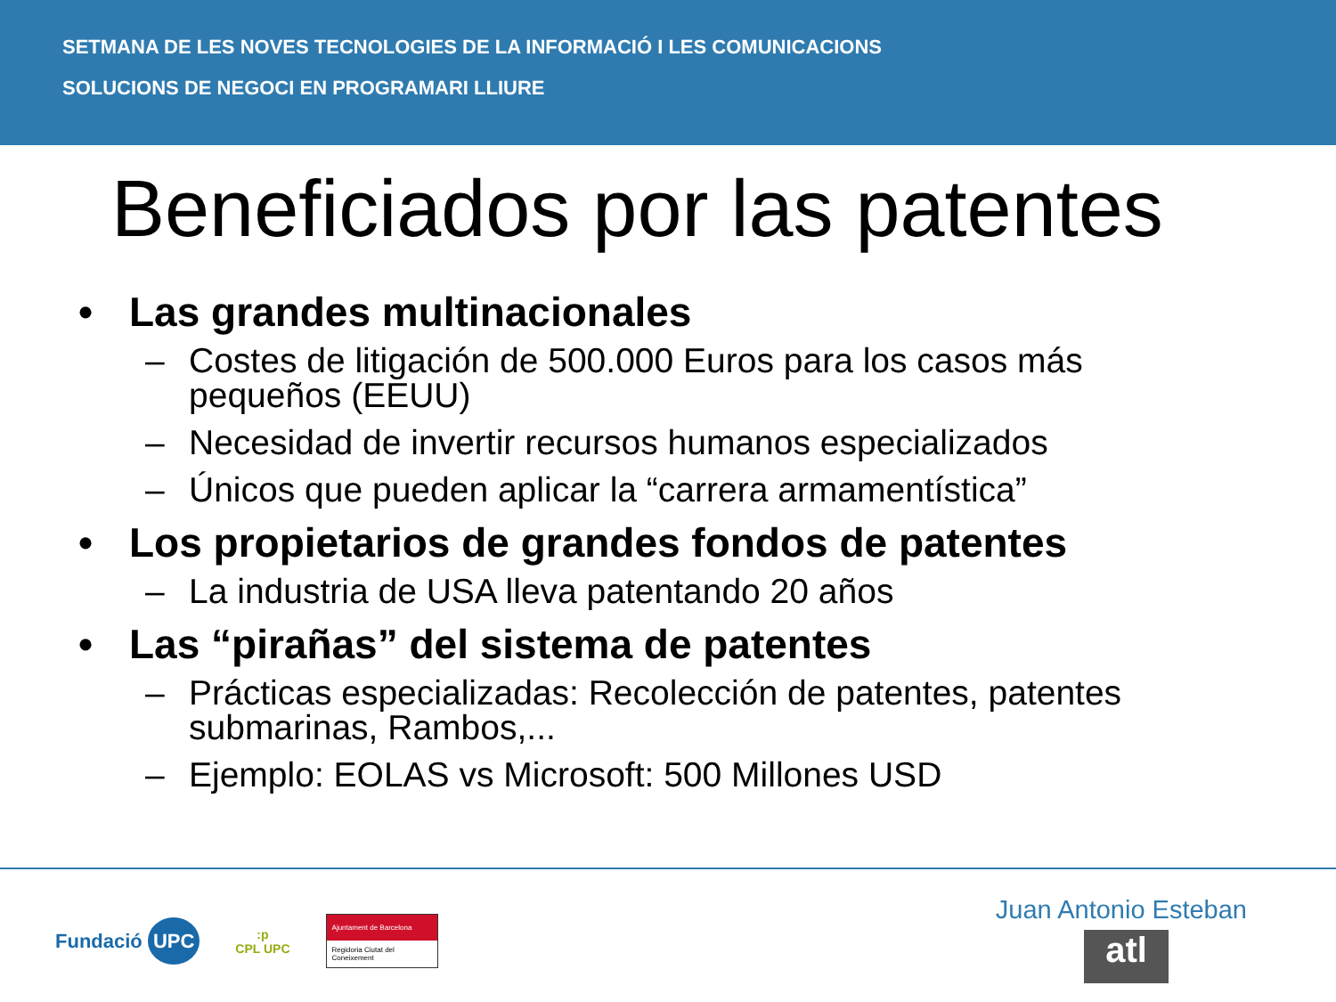SETMANA DE LES NOVES TECNOLOGIES DE LA INFORMACIÓ I LES COMUNICACIONS
SOLUCIONS DE NEGOCI EN PROGRAMARI LLIURE
Beneficiados por las patentes
• Las grandes multinacionales
– Costes de litigación de 500.000 Euros para los casos más pequeños (EEUU)
– Necesidad de invertir recursos humanos especializados
– Únicos que pueden aplicar la “carrera armamentística”
• Los propietarios de grandes fondos de patentes
– La industria de USA lleva patentando 20 años
• Las “pirañas” del sistema de patentes
– Prácticas especializadas: Recolección de patentes, patentes submarinas, Rambos,...
– Ejemplo: EOLAS vs Microsoft: 500 Millones USD
Fundació UPC :p
CPL UPC Ajuntament de Barcelona
Regidoria Ciutat del Coneixement
Juan Antonio Esteban
atl